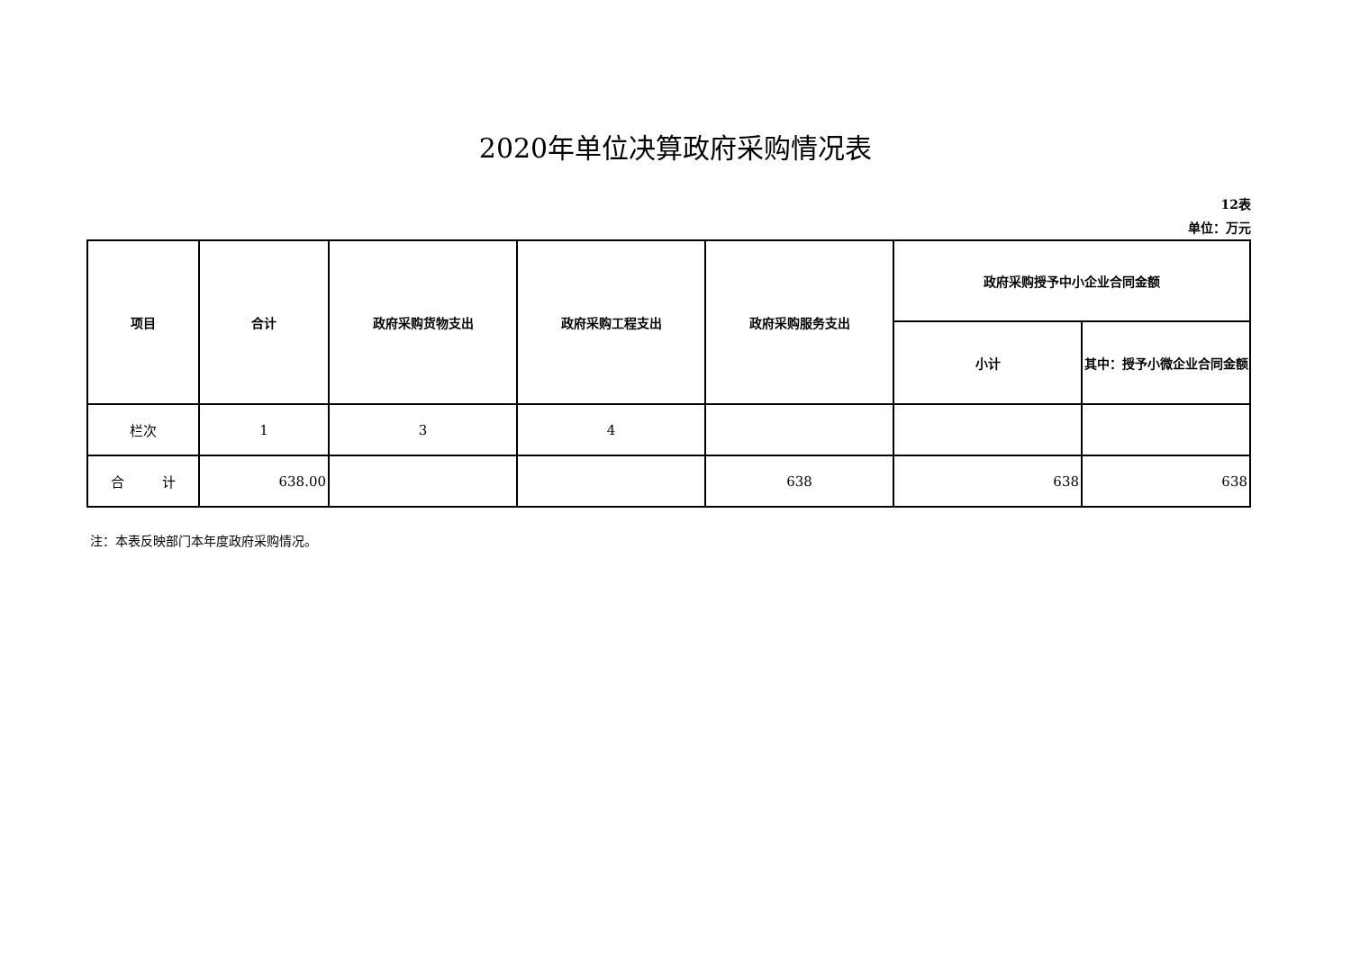2020年单位决算政府采购情况表
12表
单位：万元
| 项目 | 合计 | 政府采购货物支出 | 政府采购工程支出 | 政府采购服务支出 | 政府采购授予中小企业合同金额 | |
| --- | --- | --- | --- | --- | --- | --- |
| | | | | | 小计 | 其中：授予小微企业合同金额 |
| 栏次 | 1 | 3 | 4 | | | |
| 合 计 | 638.00 | | | 638 | 638 | 638 |
注：本表反映部门本年度政府采购情况。